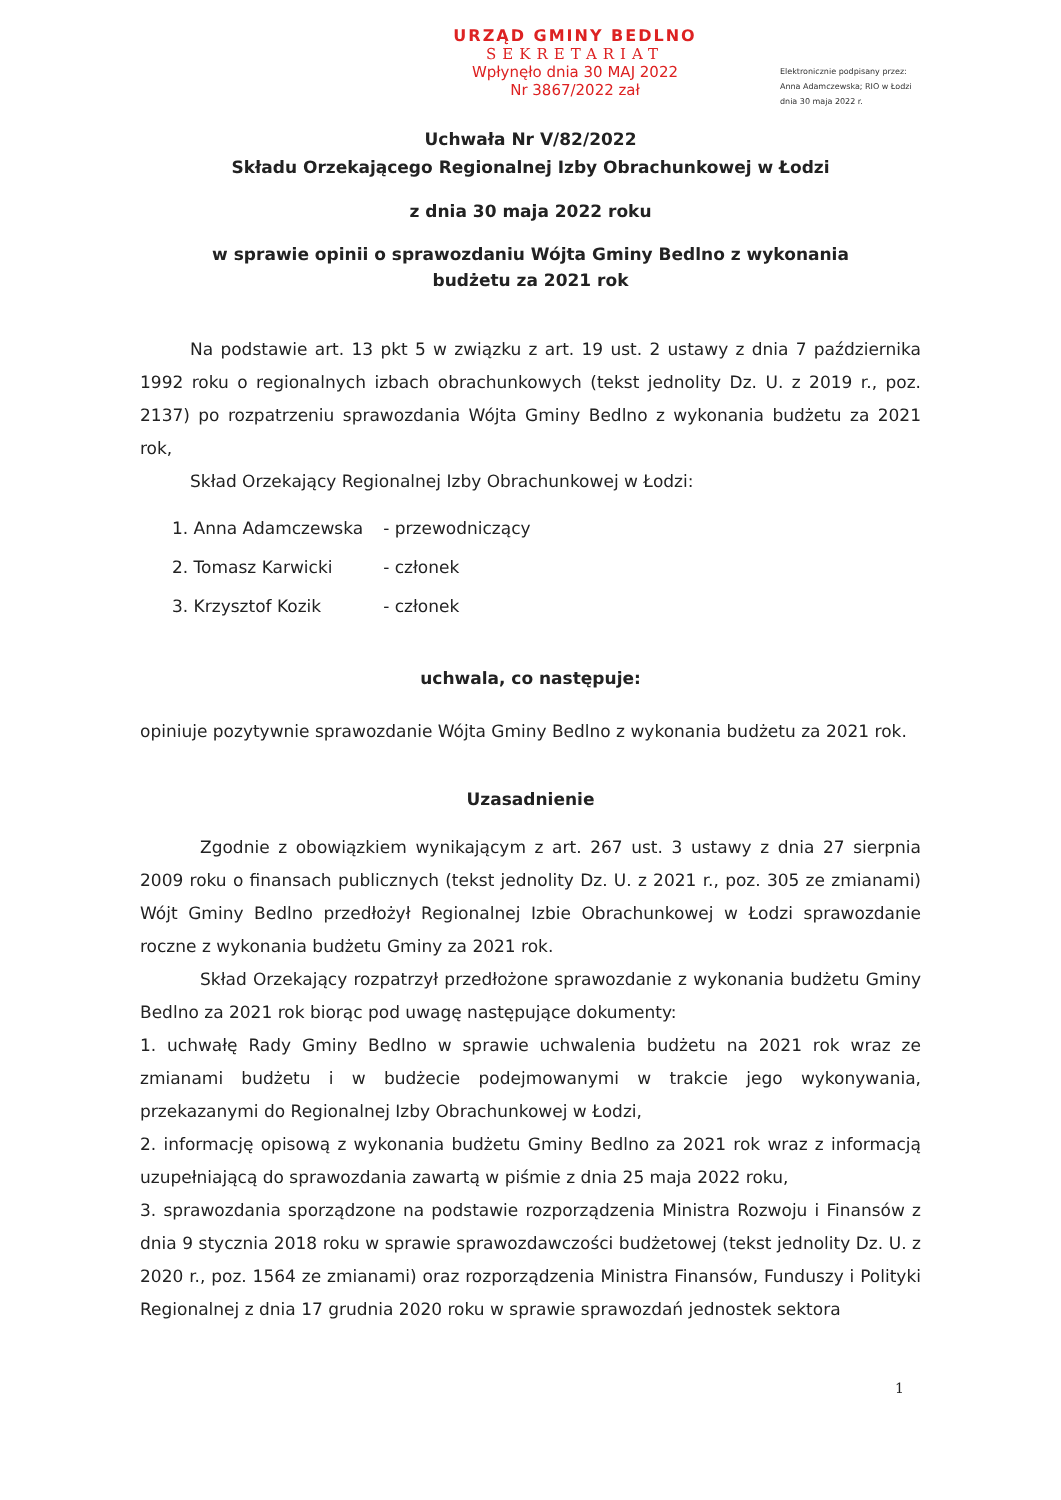URZĄD GMINY BEDLNO
SEKRETARIAT
Wpłynęło dnia 30 MAJ 2022
Nr 3867/2022 zał
Elektronicznie podpisany przez:
Anna Adamczewska; RIO w Łodzi
dnia 30 maja 2022 r.
Uchwała Nr V/82/2022
Składu Orzekającego Regionalnej Izby Obrachunkowej w Łodzi
z dnia 30 maja 2022 roku
w sprawie opinii o sprawozdaniu Wójta Gminy Bedlno z wykonania
budżetu za 2021 rok
Na podstawie art. 13 pkt 5 w związku z art. 19 ust. 2 ustawy z dnia 7 października 1992 roku o regionalnych izbach obrachunkowych (tekst jednolity Dz. U. z 2019 r., poz. 2137) po rozpatrzeniu sprawozdania Wójta Gminy Bedlno z wykonania budżetu za 2021 rok,
Skład Orzekający Regionalnej Izby Obrachunkowej w Łodzi:
| 1. Anna Adamczewska | - przewodniczący |
| 2. Tomasz Karwicki | - członek |
| 3. Krzysztof Kozik | - członek |
uchwala, co następuje:
opiniuje pozytywnie sprawozdanie Wójta Gminy Bedlno z wykonania budżetu za 2021 rok.
Uzasadnienie
Zgodnie z obowiązkiem wynikającym z art. 267 ust. 3 ustawy z dnia 27 sierpnia 2009 roku o finansach publicznych (tekst jednolity Dz. U. z 2021 r., poz. 305 ze zmianami) Wójt Gminy Bedlno przedłożył Regionalnej Izbie Obrachunkowej w Łodzi sprawozdanie roczne z wykonania budżetu Gminy za 2021 rok.
Skład Orzekający rozpatrzył przedłożone sprawozdanie z wykonania budżetu Gminy Bedlno za 2021 rok biorąc pod uwagę następujące dokumenty:
1. uchwałę Rady Gminy Bedlno w sprawie uchwalenia budżetu na 2021 rok wraz ze zmianami budżetu i w budżecie podejmowanymi w trakcie jego wykonywania, przekazanymi do Regionalnej Izby Obrachunkowej w Łodzi,
2. informację opisową z wykonania budżetu Gminy Bedlno za 2021 rok wraz z informacją uzupełniającą do sprawozdania zawartą w piśmie z dnia 25 maja 2022 roku,
3. sprawozdania sporządzone na podstawie rozporządzenia Ministra Rozwoju i Finansów z dnia 9 stycznia 2018 roku w sprawie sprawozdawczości budżetowej (tekst jednolity Dz. U. z 2020 r., poz. 1564 ze zmianami) oraz rozporządzenia Ministra Finansów, Funduszy i Polityki Regionalnej z dnia 17 grudnia 2020 roku w sprawie sprawozdań jednostek sektora
1